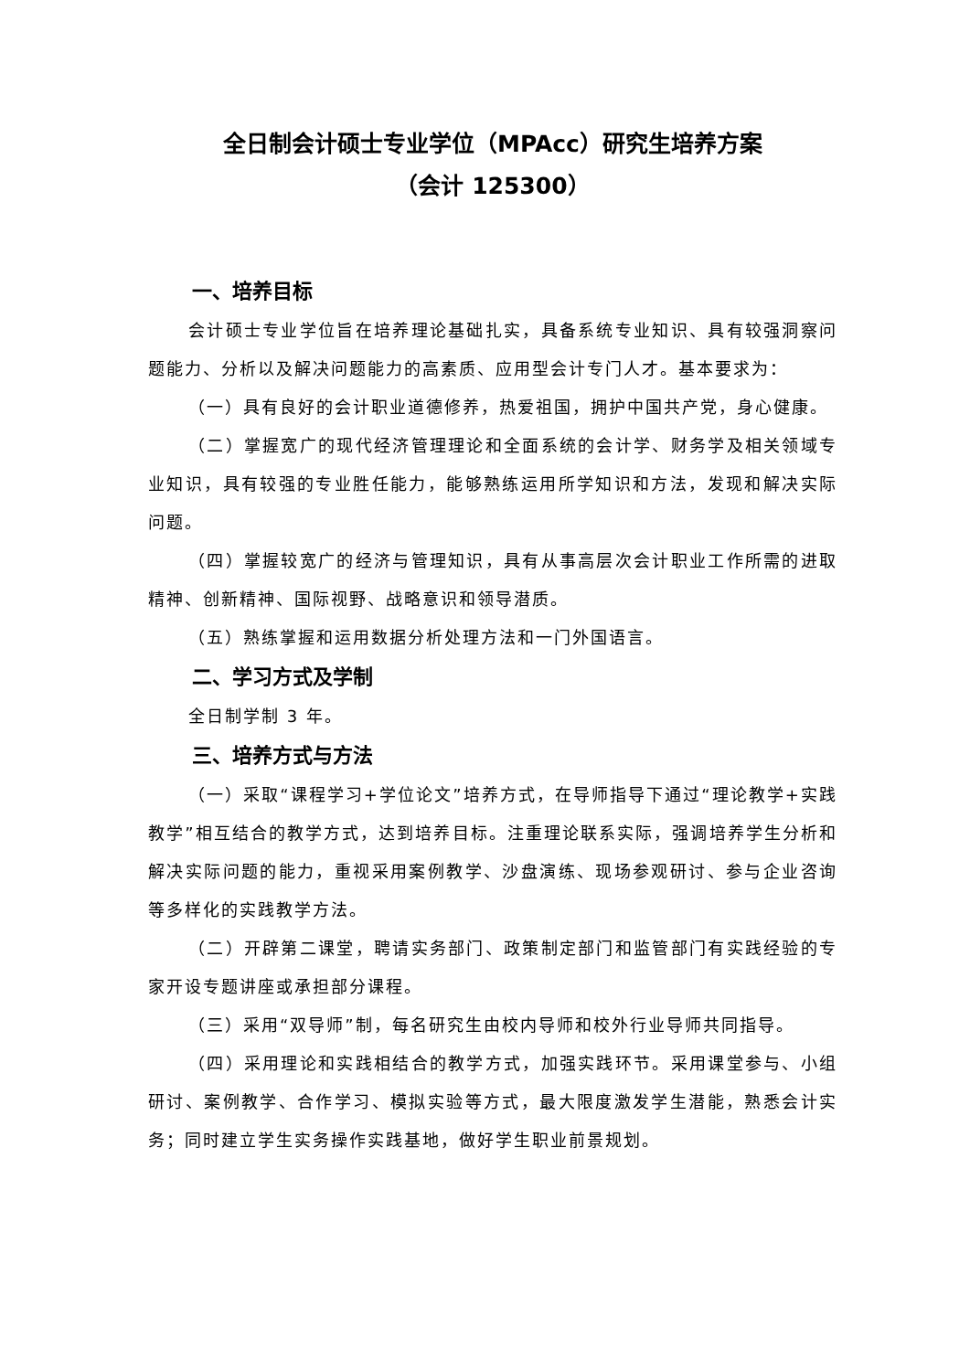全日制会计硕士专业学位（MPAcc）研究生培养方案
（会计 125300）
一、培养目标
会计硕士专业学位旨在培养理论基础扎实，具备系统专业知识、具有较强洞察问题能力、分析以及解决问题能力的高素质、应用型会计专门人才。基本要求为：
（一）具有良好的会计职业道德修养，热爱祖国，拥护中国共产党，身心健康。
（二）掌握宽广的现代经济管理理论和全面系统的会计学、财务学及相关领域专业知识，具有较强的专业胜任能力，能够熟练运用所学知识和方法，发现和解决实际问题。
（四）掌握较宽广的经济与管理知识，具有从事高层次会计职业工作所需的进取精神、创新精神、国际视野、战略意识和领导潜质。
（五）熟练掌握和运用数据分析处理方法和一门外国语言。
二、学习方式及学制
全日制学制 3 年。
三、培养方式与方法
（一）采取“课程学习+学位论文”培养方式，在导师指导下通过“理论教学+实践教学”相互结合的教学方式，达到培养目标。注重理论联系实际，强调培养学生分析和解决实际问题的能力，重视采用案例教学、沙盘演练、现场参观研讨、参与企业咨询等多样化的实践教学方法。
（二）开辟第二课堂，聘请实务部门、政策制定部门和监管部门有实践经验的专家开设专题讲座或承担部分课程。
（三）采用“双导师”制，每名研究生由校内导师和校外行业导师共同指导。
（四）采用理论和实践相结合的教学方式，加强实践环节。采用课堂参与、小组研讨、案例教学、合作学习、模拟实验等方式，最大限度激发学生潜能，熟悉会计实务；同时建立学生实务操作实践基地，做好学生职业前景规划。